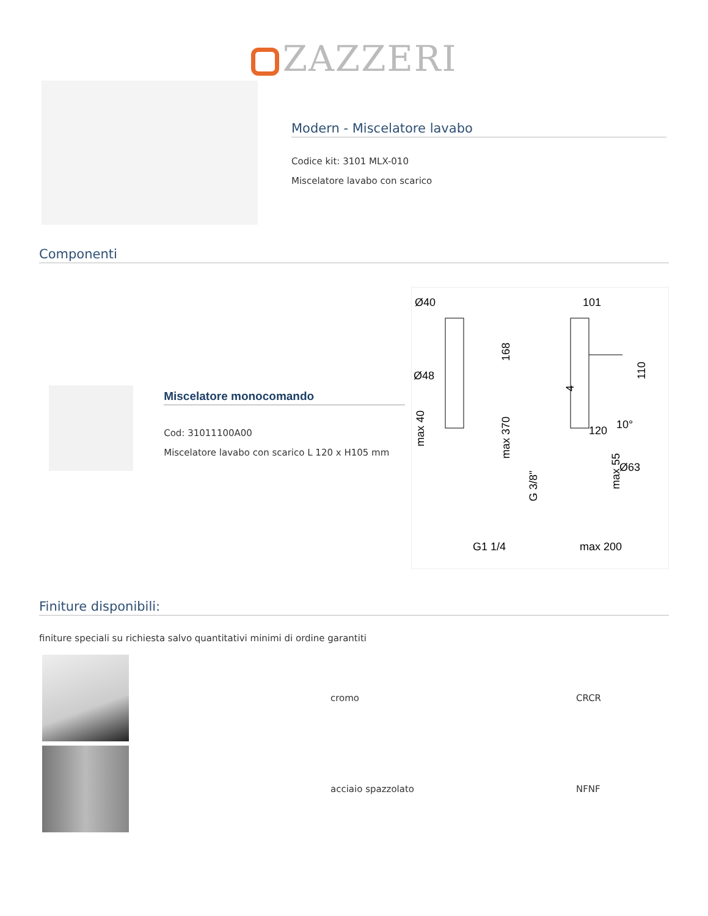ZAZZERI
Modern - Miscelatore lavabo
Codice kit: 3101 MLX-010
Miscelatore lavabo con scarico
Componenti
Miscelatore monocomando
Cod: 31011100A00
Miscelatore lavabo con scarico L 120 x H105 mm
Ø40
101
Ø48
10°
120
Ø63
G1 1/4
max 200
168
max 40
max 370
G 3/8"
max 55
110
4
Finiture disponibili:
finiture speciali su richiesta salvo quantitativi minimi di ordine garantiti
| | cromo | CRCR |
| | acciaio spazzolato | NFNF |